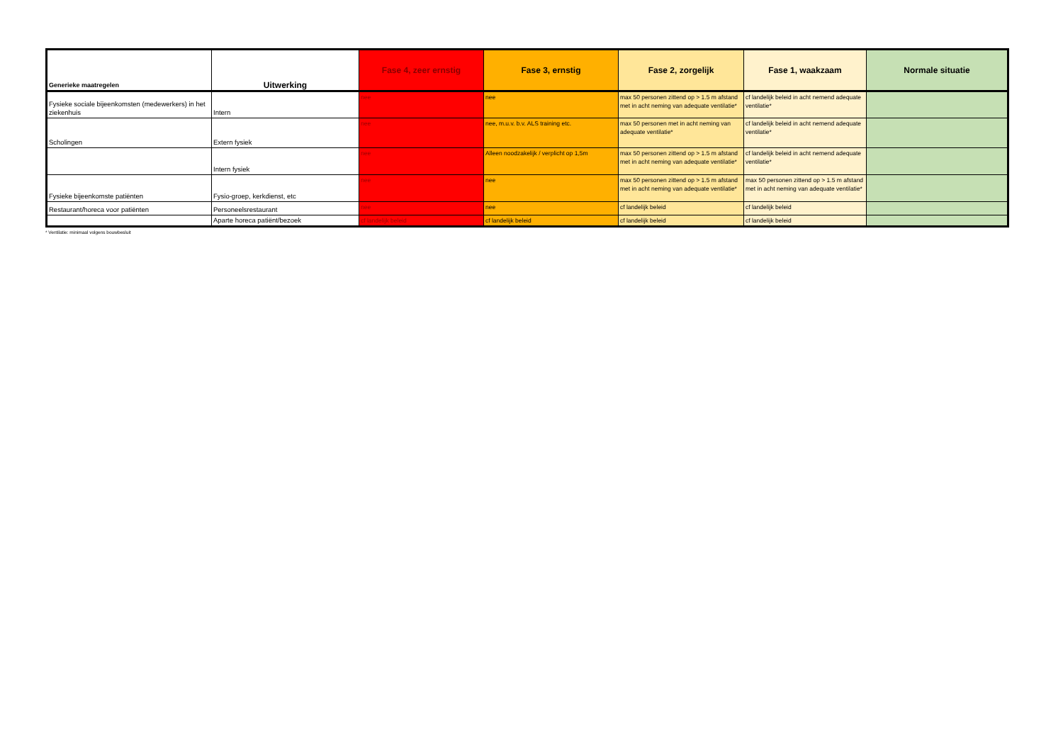| Generieke maatregelen | Uitwerking | Fase 4, zeer ernstig | Fase 3, ernstig | Fase 2, zorgelijk | Fase 1, waakzaam | Normale situatie |
| --- | --- | --- | --- | --- | --- | --- |
| Fysieke sociale bijeenkomsten (medewerkers) in het ziekenhuis | Intern | nee | nee | max 50 personen zittend op > 1.5 m afstand met in acht neming van adequate ventilatie* | cf landelijk beleid in acht nemend adequate ventilatie* | |
| Scholingen | Extern fysiek | nee | nee, m.u.v. b.v. ALS training etc. | max 50 personen met in acht neming van adequate ventilatie* | cf landelijk beleid in acht nemend adequate ventilatie* | |
| | Intern fysiek | nee | Alleen noodzakelijk / verplicht op 1,5m | max 50 personen zittend op > 1.5 m afstand met in acht neming van adequate ventilatie* | cf landelijk beleid in acht nemend adequate ventilatie* | |
| Fysieke bijeenkomste patiënten | Fysio-groep, kerkdienst, etc | nee | nee | max 50 personen zittend op > 1.5 m afstand met in acht neming van adequate ventilatie* | max 50 personen zittend op > 1.5 m afstand met in acht neming van adequate ventilatie* | |
| Restaurant/horeca voor patiënten | Personeelsrestaurant | nee | nee | cf landelijk beleid | cf landelijk beleid | |
| | Aparte horeca patiënt/bezoek | cf landelijk beleid | cf landelijk beleid | cf landelijk beleid | cf landelijk beleid | |
* Ventilatie: minimaal volgens bouwbesluit